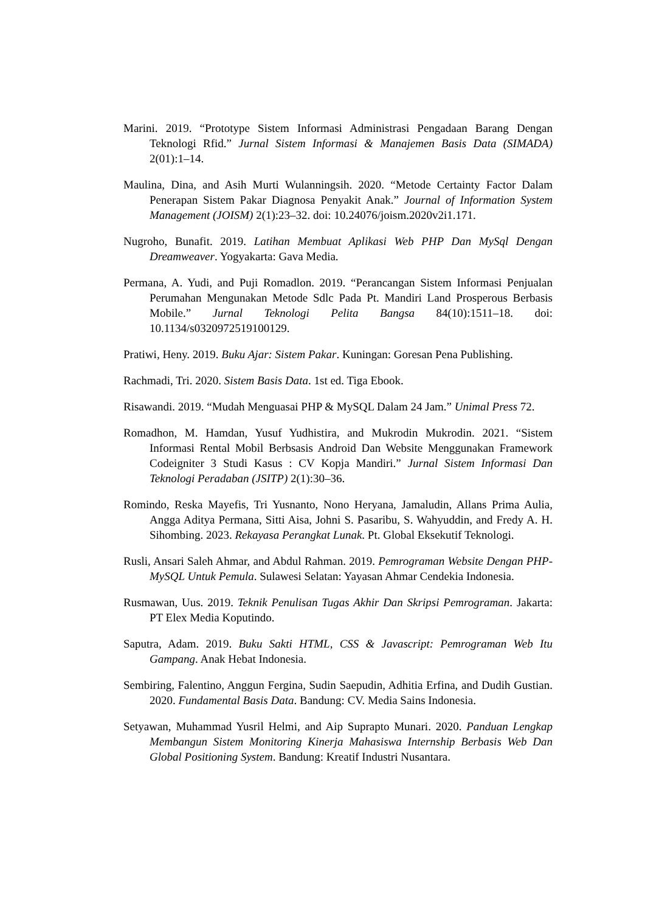Marini. 2019. “Prototype Sistem Informasi Administrasi Pengadaan Barang Dengan Teknologi Rfid.” Jurnal Sistem Informasi & Manajemen Basis Data (SIMADA) 2(01):1–14.
Maulina, Dina, and Asih Murti Wulanningsih. 2020. “Metode Certainty Factor Dalam Penerapan Sistem Pakar Diagnosa Penyakit Anak.” Journal of Information System Management (JOISM) 2(1):23–32. doi: 10.24076/joism.2020v2i1.171.
Nugroho, Bunafit. 2019. Latihan Membuat Aplikasi Web PHP Dan MySql Dengan Dreamweaver. Yogyakarta: Gava Media.
Permana, A. Yudi, and Puji Romadlon. 2019. “Perancangan Sistem Informasi Penjualan Perumahan Mengunakan Metode Sdlc Pada Pt. Mandiri Land Prosperous Berbasis Mobile.” Jurnal Teknologi Pelita Bangsa 84(10):1511–18. doi: 10.1134/s0320972519100129.
Pratiwi, Heny. 2019. Buku Ajar: Sistem Pakar. Kuningan: Goresan Pena Publishing.
Rachmadi, Tri. 2020. Sistem Basis Data. 1st ed. Tiga Ebook.
Risawandi. 2019. “Mudah Menguasai PHP & MySQL Dalam 24 Jam.” Unimal Press 72.
Romadhon, M. Hamdan, Yusuf Yudhistira, and Mukrodin Mukrodin. 2021. “Sistem Informasi Rental Mobil Berbsasis Android Dan Website Menggunakan Framework Codeigniter 3 Studi Kasus : CV Kopja Mandiri.” Jurnal Sistem Informasi Dan Teknologi Peradaban (JSITP) 2(1):30–36.
Romindo, Reska Mayefis, Tri Yusnanto, Nono Heryana, Jamaludin, Allans Prima Aulia, Angga Aditya Permana, Sitti Aisa, Johni S. Pasaribu, S. Wahyuddin, and Fredy A. H. Sihombing. 2023. Rekayasa Perangkat Lunak. Pt. Global Eksekutif Teknologi.
Rusli, Ansari Saleh Ahmar, and Abdul Rahman. 2019. Pemrograman Website Dengan PHP-MySQL Untuk Pemula. Sulawesi Selatan: Yayasan Ahmar Cendekia Indonesia.
Rusmawan, Uus. 2019. Teknik Penulisan Tugas Akhir Dan Skripsi Pemrograman. Jakarta: PT Elex Media Koputindo.
Saputra, Adam. 2019. Buku Sakti HTML, CSS & Javascript: Pemrograman Web Itu Gampang. Anak Hebat Indonesia.
Sembiring, Falentino, Anggun Fergina, Sudin Saepudin, Adhitia Erfina, and Dudih Gustian. 2020. Fundamental Basis Data. Bandung: CV. Media Sains Indonesia.
Setyawan, Muhammad Yusril Helmi, and Aip Suprapto Munari. 2020. Panduan Lengkap Membangun Sistem Monitoring Kinerja Mahasiswa Internship Berbasis Web Dan Global Positioning System. Bandung: Kreatif Industri Nusantara.